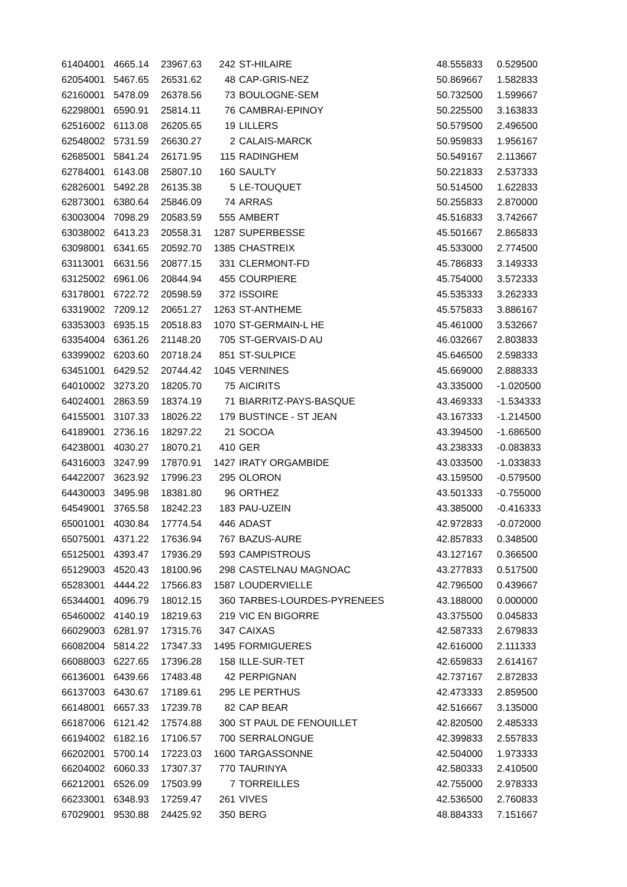| 61404001 | 4665.14 | 23967.63 | 242 | ST-HILAIRE | 48.555833 | 0.529500 |
| 62054001 | 5467.65 | 26531.62 | 48 | CAP-GRIS-NEZ | 50.869667 | 1.582833 |
| 62160001 | 5478.09 | 26378.56 | 73 | BOULOGNE-SEM | 50.732500 | 1.599667 |
| 62298001 | 6590.91 | 25814.11 | 76 | CAMBRAI-EPINOY | 50.225500 | 3.163833 |
| 62516002 | 6113.08 | 26205.65 | 19 | LILLERS | 50.579500 | 2.496500 |
| 62548002 | 5731.59 | 26630.27 | 2 | CALAIS-MARCK | 50.959833 | 1.956167 |
| 62685001 | 5841.24 | 26171.95 | 115 | RADINGHEM | 50.549167 | 2.113667 |
| 62784001 | 6143.08 | 25807.10 | 160 | SAULTY | 50.221833 | 2.537333 |
| 62826001 | 5492.28 | 26135.38 | 5 | LE-TOUQUET | 50.514500 | 1.622833 |
| 62873001 | 6380.64 | 25846.09 | 74 | ARRAS | 50.255833 | 2.870000 |
| 63003004 | 7098.29 | 20583.59 | 555 | AMBERT | 45.516833 | 3.742667 |
| 63038002 | 6413.23 | 20558.31 | 1287 | SUPERBESSE | 45.501667 | 2.865833 |
| 63098001 | 6341.65 | 20592.70 | 1385 | CHASTREIX | 45.533000 | 2.774500 |
| 63113001 | 6631.56 | 20877.15 | 331 | CLERMONT-FD | 45.786833 | 3.149333 |
| 63125002 | 6961.06 | 20844.94 | 455 | COURPIERE | 45.754000 | 3.572333 |
| 63178001 | 6722.72 | 20598.59 | 372 | ISSOIRE | 45.535333 | 3.262333 |
| 63319002 | 7209.12 | 20651.27 | 1263 | ST-ANTHEME | 45.575833 | 3.886167 |
| 63353003 | 6935.15 | 20518.83 | 1070 | ST-GERMAIN-L HE | 45.461000 | 3.532667 |
| 63354004 | 6361.26 | 21148.20 | 705 | ST-GERVAIS-D AU | 46.032667 | 2.803833 |
| 63399002 | 6203.60 | 20718.24 | 851 | ST-SULPICE | 45.646500 | 2.598333 |
| 63451001 | 6429.52 | 20744.42 | 1045 | VERNINES | 45.669000 | 2.888333 |
| 64010002 | 3273.20 | 18205.70 | 75 | AICIRITS | 43.335000 | -1.020500 |
| 64024001 | 2863.59 | 18374.19 | 71 | BIARRITZ-PAYS-BASQUE | 43.469333 | -1.534333 |
| 64155001 | 3107.33 | 18026.22 | 179 | BUSTINCE - ST JEAN | 43.167333 | -1.214500 |
| 64189001 | 2736.16 | 18297.22 | 21 | SOCOA | 43.394500 | -1.686500 |
| 64238001 | 4030.27 | 18070.21 | 410 | GER | 43.238333 | -0.083833 |
| 64316003 | 3247.99 | 17870.91 | 1427 | IRATY ORGAMBIDE | 43.033500 | -1.033833 |
| 64422007 | 3623.92 | 17996.23 | 295 | OLORON | 43.159500 | -0.579500 |
| 64430003 | 3495.98 | 18381.80 | 96 | ORTHEZ | 43.501333 | -0.755000 |
| 64549001 | 3765.58 | 18242.23 | 183 | PAU-UZEIN | 43.385000 | -0.416333 |
| 65001001 | 4030.84 | 17774.54 | 446 | ADAST | 42.972833 | -0.072000 |
| 65075001 | 4371.22 | 17636.94 | 767 | BAZUS-AURE | 42.857833 | 0.348500 |
| 65125001 | 4393.47 | 17936.29 | 593 | CAMPISTROUS | 43.127167 | 0.366500 |
| 65129003 | 4520.43 | 18100.96 | 298 | CASTELNAU MAGNOAC | 43.277833 | 0.517500 |
| 65283001 | 4444.22 | 17566.83 | 1587 | LOUDERVIELLE | 42.796500 | 0.439667 |
| 65344001 | 4096.79 | 18012.15 | 360 | TARBES-LOURDES-PYRENEES | 43.188000 | 0.000000 |
| 65460002 | 4140.19 | 18219.63 | 219 | VIC EN BIGORRE | 43.375500 | 0.045833 |
| 66029003 | 6281.97 | 17315.76 | 347 | CAIXAS | 42.587333 | 2.679833 |
| 66082004 | 5814.22 | 17347.33 | 1495 | FORMIGUERES | 42.616000 | 2.111333 |
| 66088003 | 6227.65 | 17396.28 | 158 | ILLE-SUR-TET | 42.659833 | 2.614167 |
| 66136001 | 6439.66 | 17483.48 | 42 | PERPIGNAN | 42.737167 | 2.872833 |
| 66137003 | 6430.67 | 17189.61 | 295 | LE PERTHUS | 42.473333 | 2.859500 |
| 66148001 | 6657.33 | 17239.78 | 82 | CAP BEAR | 42.516667 | 3.135000 |
| 66187006 | 6121.42 | 17574.88 | 300 | ST PAUL DE FENOUILLET | 42.820500 | 2.485333 |
| 66194002 | 6182.16 | 17106.57 | 700 | SERRALONGUE | 42.399833 | 2.557833 |
| 66202001 | 5700.14 | 17223.03 | 1600 | TARGASSONNE | 42.504000 | 1.973333 |
| 66204002 | 6060.33 | 17307.37 | 770 | TAURINYA | 42.580333 | 2.410500 |
| 66212001 | 6526.09 | 17503.99 | 7 | TORREILLES | 42.755000 | 2.978333 |
| 66233001 | 6348.93 | 17259.47 | 261 | VIVES | 42.536500 | 2.760833 |
| 67029001 | 9530.88 | 24425.92 | 350 | BERG | 48.884333 | 7.151667 |